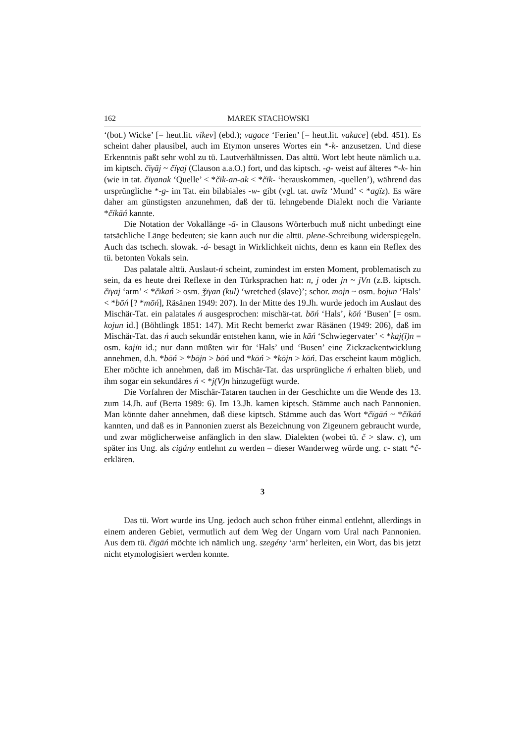162 MAREK STACHOWSKI
‘(bot.) Wicke’ [= heut.lit. vikev] (ebd.); vagace ‘Ferien’ [= heut.lit. vakace] (ebd. 451). Es scheint daher plausibel, auch im Etymon unseres Wortes ein *-k- anzusetzen. Und diese Erkenntnis paßt sehr wohl zu tü. Lautverhältnissen. Das alttü. Wort lebt heute nämlich u.a. im kiptsch. čïγāj ~ čïγaj (Clauson a.a.O.) fort, und das kiptsch. -g- weist auf älteres *-k- hin (wie in tat. čïγanak ‘Quelle’ < *čïk-an-ak < *čïk- ‘herauskommen, -quellen’), während das ursprüngliche *-g- im Tat. ein bilabiales -w- gibt (vgl. tat. awïz ‘Mund’ < *agïz). Es wäre daher am günstigsten anzunehmen, daß der tü. lehngebende Dialekt noch die Variante *čïkāń kannte.
Die Notation der Vokallänge -ā- in Clausons Wörterbuch muß nicht unbedingt eine tatsächliche Länge bedeuten; sie kann auch nur die alttü. plene-Schreibung widerspiegeln. Auch das tschech. slowak. -á- besagt in Wirklichkeit nichts, denn es kann ein Reflex des tü. betonten Vokals sein.
Das palatale alttü. Auslaut-ń scheint, zumindest im ersten Moment, problematisch zu sein, da es heute drei Reflexe in den Türksprachen hat: n, j oder jn ~ jVn (z.B. kiptsch. čïγāj ‘arm’ < *čïkāń > osm. ǯïγan (kul) ‘wretched (slave)’; schor. mojn ~ osm. bojun ‘Hals’ < *bōń [? *mōń], Räsänen 1949: 207). In der Mitte des 19.Jh. wurde jedoch im Auslaut des Mischär-Tat. ein palatales ń ausgesprochen: mischär-tat. bōń ‘Hals’, kōń ‘Busen’ [= osm. kojun id.] (Böhtlingk 1851: 147). Mit Recht bemerkt zwar Räsänen (1949: 206), daß im Mischär-Tat. das ń auch sekundär entstehen kann, wie in kāń ‘Schwiegervater’ < *kaj(ï)n = osm. kajïn id.; nur dann müßten wir für ‘Hals’ und ‘Busen’ eine Zickzackentwicklung annehmen, d.h. *bōń > *bōjn > bōń und *kōń > *kōjn > kōń. Das erscheint kaum möglich. Eher möchte ich annehmen, daß im Mischär-Tat. das ursprüngliche ń erhalten blieb, und ihm sogar ein sekundäres ń < *j(V)n hinzugefügt wurde.
Die Vorfahren der Mischär-Tataren tauchen in der Geschichte um die Wende des 13. zum 14.Jh. auf (Berta 1989: 6). Im 13.Jh. kamen kiptsch. Stämme auch nach Pannonien. Man könnte daher annehmen, daß diese kiptsch. Stämme auch das Wort *čïgāń ~ *čïkāń kannten, und daß es in Pannonien zuerst als Bezeichnung von Zigeunern gebraucht wurde, und zwar möglicherweise anfänglich in den slaw. Dialekten (wobei tü. č > slaw. c), um später ins Ung. als cigány entlehnt zu werden – dieser Wanderweg würde ung. c- statt *č- erklären.
3
Das tü. Wort wurde ins Ung. jedoch auch schon früher einmal entlehnt, allerdings in einem anderen Gebiet, vermutlich auf dem Weg der Ungarn vom Ural nach Pannonien. Aus dem tü. čïgāń möchte ich nämlich ung. szegény ‘arm’ herleiten, ein Wort, das bis jetzt nicht etymologisiert werden konnte.